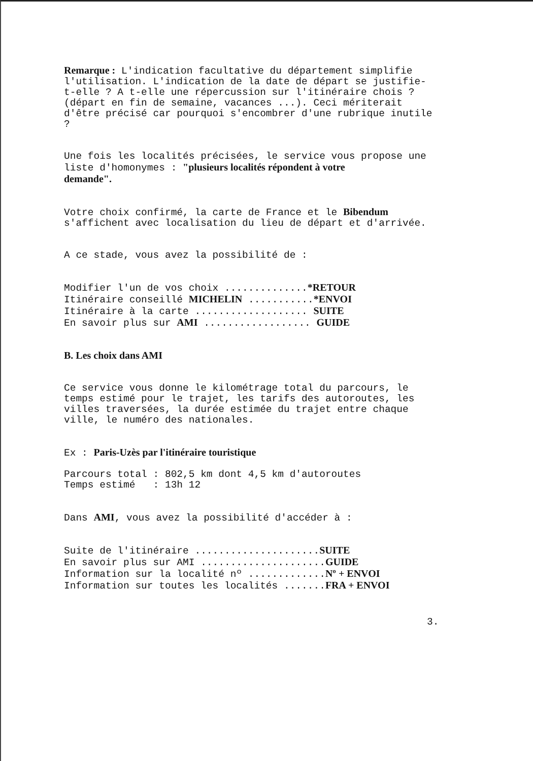Remarque : L'indication facultative du département simplifie l'utilisation. L'indication de la date de départ se justifie- t-elle ? A t-elle une répercussion sur l'itinéraire chois ? (départ en fin de semaine, vacances ...). Ceci mériterait d'être précisé car pourquoi s'encombrer d'une rubrique inutile ?
Une fois les localités précisées, le service vous propose une liste d'homonymes : "plusieurs localités répondent à votre demande".
Votre choix confirmé, la carte de France et le Bibendum s'affichent avec localisation du lieu de départ et d'arrivée.
A ce stade, vous avez la possibilité de :
Modifier l'un de vos choix ..............*RETOUR Itinéraire conseillé MICHELIN ...........*ENVOI Itinéraire à la carte ................... SUITE En savoir plus sur AMI .................. GUIDE
B. Les choix dans AMI
Ce service vous donne le kilométrage total du parcours, le temps estimé pour le trajet, les tarifs des autoroutes, les villes traversées, la durée estimée du trajet entre chaque ville, le numéro des nationales.
Ex : Paris-Uzès par l'itinéraire touristique
Parcours total : 802,5 km dont 4,5 km d'autoroutes Temps estimé : 13h 12
Dans AMI, vous avez la possibilité d'accéder à :
Suite de l'itinéraire .....................SUITE En savoir plus sur AMI .....................GUIDE Information sur la localité nº .............Nº + ENVOI Information sur toutes les localités .......FRA + ENVOI
3.